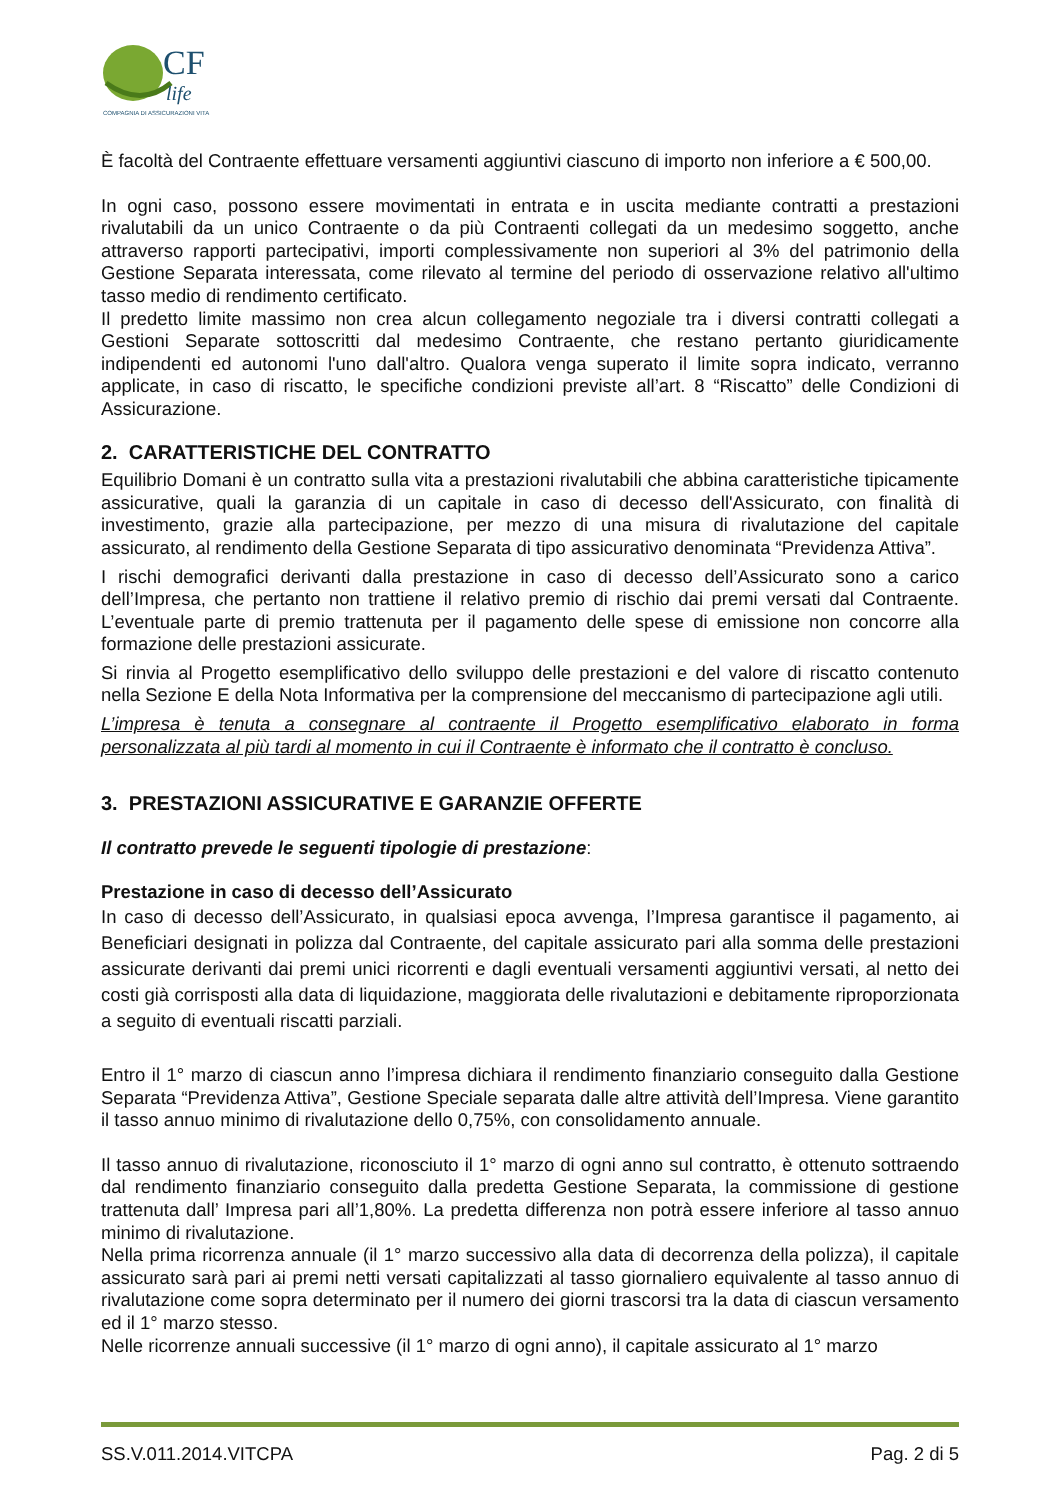CF
life
COMPAGNIA DI ASSICURAZIONI VITA
È facoltà del Contraente effettuare versamenti aggiuntivi ciascuno di importo non inferiore a € 500,00.
In ogni caso, possono essere movimentati in entrata e in uscita mediante contratti a prestazioni rivalutabili da un unico Contraente o da più Contraenti collegati da un medesimo soggetto, anche attraverso rapporti partecipativi, importi complessivamente non superiori al 3% del patrimonio della Gestione Separata interessata, come rilevato al termine del periodo di osservazione relativo all'ultimo tasso medio di rendimento certificato.
Il predetto limite massimo non crea alcun collegamento negoziale tra i diversi contratti collegati a Gestioni Separate sottoscritti dal medesimo Contraente, che restano pertanto giuridicamente indipendenti ed autonomi l'uno dall'altro. Qualora venga superato il limite sopra indicato, verranno applicate, in caso di riscatto, le specifiche condizioni previste all’art. 8 “Riscatto” delle Condizioni di Assicurazione.
2. CARATTERISTICHE DEL CONTRATTO
Equilibrio Domani è un contratto sulla vita a prestazioni rivalutabili che abbina caratteristiche tipicamente assicurative, quali la garanzia di un capitale in caso di decesso dell'Assicurato, con finalità di investimento, grazie alla partecipazione, per mezzo di una misura di rivalutazione del capitale assicurato, al rendimento della Gestione Separata di tipo assicurativo denominata “Previdenza Attiva”.
I rischi demografici derivanti dalla prestazione in caso di decesso dell’Assicurato sono a carico dell’Impresa, che pertanto non trattiene il relativo premio di rischio dai premi versati dal Contraente. L’eventuale parte di premio trattenuta per il pagamento delle spese di emissione non concorre alla formazione delle prestazioni assicurate.
Si rinvia al Progetto esemplificativo dello sviluppo delle prestazioni e del valore di riscatto contenuto nella Sezione E della Nota Informativa per la comprensione del meccanismo di partecipazione agli utili.
L’impresa è tenuta a consegnare al contraente il Progetto esemplificativo elaborato in forma personalizzata al più tardi al momento in cui il Contraente è informato che il contratto è concluso.
3. PRESTAZIONI ASSICURATIVE E GARANZIE OFFERTE
Il contratto prevede le seguenti tipologie di prestazione:
Prestazione in caso di decesso dell’Assicurato
In caso di decesso dell’Assicurato, in qualsiasi epoca avvenga, l’Impresa garantisce il pagamento, ai Beneficiari designati in polizza dal Contraente, del capitale assicurato pari alla somma delle prestazioni assicurate derivanti dai premi unici ricorrenti e dagli eventuali versamenti aggiuntivi versati, al netto dei costi già corrisposti alla data di liquidazione, maggiorata delle rivalutazioni e debitamente riproporzionata a seguito di eventuali riscatti parziali.
Entro il 1° marzo di ciascun anno l’impresa dichiara il rendimento finanziario conseguito dalla Gestione Separata “Previdenza Attiva”, Gestione Speciale separata dalle altre attività dell’Impresa. Viene garantito il tasso annuo minimo di rivalutazione dello 0,75%, con consolidamento annuale.
Il tasso annuo di rivalutazione, riconosciuto il 1° marzo di ogni anno sul contratto, è ottenuto sottraendo dal rendimento finanziario conseguito dalla predetta Gestione Separata, la commissione di gestione trattenuta dall’ Impresa pari all’1,80%. La predetta differenza non potrà essere inferiore al tasso annuo minimo di rivalutazione.
Nella prima ricorrenza annuale (il 1° marzo successivo alla data di decorrenza della polizza), il capitale assicurato sarà pari ai premi netti versati capitalizzati al tasso giornaliero equivalente al tasso annuo di rivalutazione come sopra determinato per il numero dei giorni trascorsi tra la data di ciascun versamento ed il 1° marzo stesso.
Nelle ricorrenze annuali successive (il 1° marzo di ogni anno), il capitale assicurato al 1° marzo
SS.V.011.2014.VITCPA Pag. 2 di 5